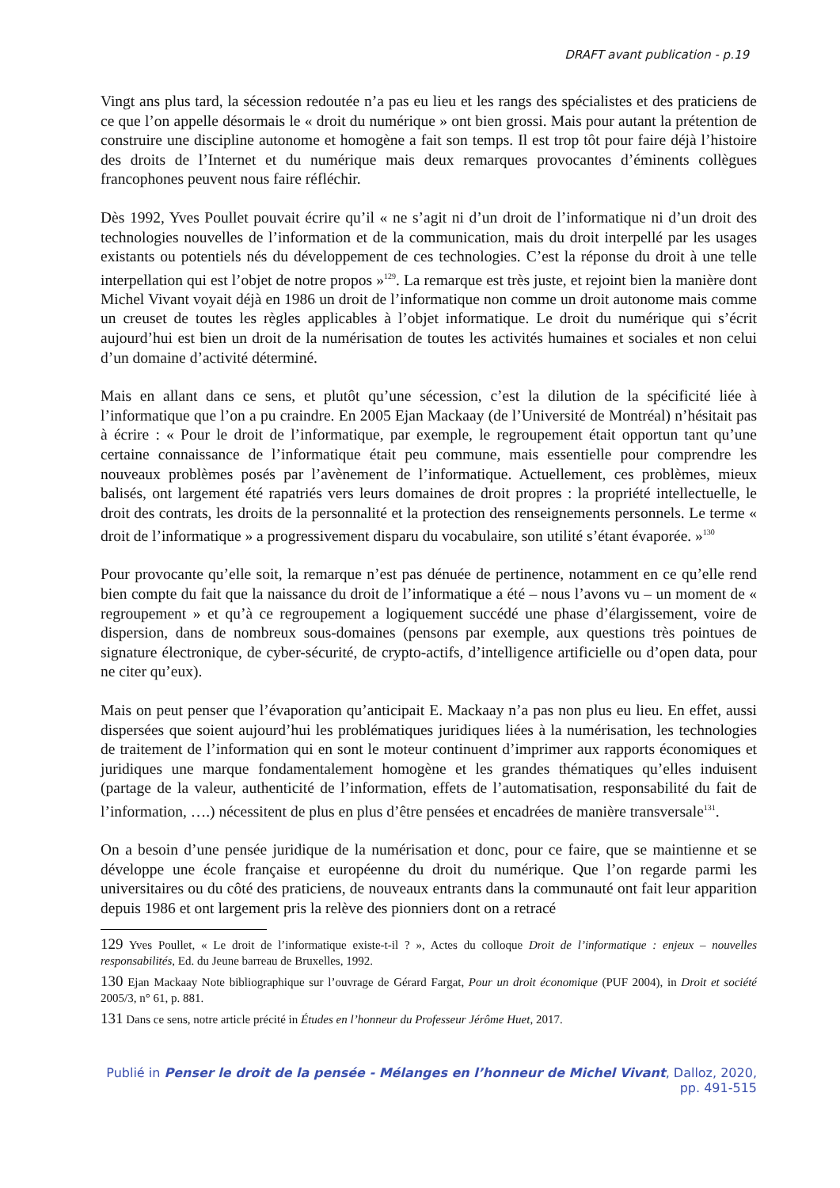DRAFT avant publication - p.19
Vingt ans plus tard, la sécession redoutée n’a pas eu lieu et les rangs des spécialistes et des praticiens de ce que l’on appelle désormais le « droit du numérique » ont bien grossi. Mais pour autant la prétention de construire une discipline autonome et homogène a fait son temps. Il est trop tôt pour faire déjà l’histoire des droits de l’Internet et du numérique mais deux remarques provocantes d’éminents collègues francophones peuvent nous faire réfléchir.
Dès 1992, Yves Poullet pouvait écrire qu’il « ne s’agit ni d’un droit de l’informatique ni d’un droit des technologies nouvelles de l’information et de la communication, mais du droit interpellé par les usages existants ou potentiels nés du développement de ces technologies. C’est la réponse du droit à une telle interpellation qui est l’objet de notre propos »<sup>129</sup>. La remarque est très juste, et rejoint bien la manière dont Michel Vivant voyait déjà en 1986 un droit de l’informatique non comme un droit autonome mais comme un creuset de toutes les règles applicables à l’objet informatique. Le droit du numérique qui s’écrit aujourd’hui est bien un droit de la numérisation de toutes les activités humaines et sociales et non celui d’un domaine d’activité déterminé.
Mais en allant dans ce sens, et plutôt qu’une sécession, c’est la dilution de la spécificité liée à l’informatique que l’on a pu craindre. En 2005 Ejan Mackaay (de l’Université de Montréal) n’hésitait pas à écrire : « Pour le droit de l’informatique, par exemple, le regroupement était opportun tant qu’une certaine connaissance de l’informatique était peu commune, mais essentielle pour comprendre les nouveaux problèmes posés par l’avènement de l’informatique. Actuellement, ces problèmes, mieux balisés, ont largement été rapatriés vers leurs domaines de droit propres : la propriété intellectuelle, le droit des contrats, les droits de la personnalité et la protection des renseignements personnels. Le terme « droit de l’informatique » a progressivement disparu du vocabulaire, son utilité s’étant évaporée. »<sup>130</sup>
Pour provocante qu’elle soit, la remarque n’est pas dénuée de pertinence, notamment en ce qu’elle rend bien compte du fait que la naissance du droit de l’informatique a été – nous l’avons vu – un moment de « regroupement » et qu’à ce regroupement a logiquement succédé une phase d’élargissement, voire de dispersion, dans de nombreux sous-domaines (pensons par exemple, aux questions très pointues de signature électronique, de cyber-sécurité, de crypto-actifs, d’intelligence artificielle ou d’open data, pour ne citer qu’eux).
Mais on peut penser que l’évaporation qu’anticipait E. Mackaay n’a pas non plus eu lieu. En effet, aussi dispersées que soient aujourd’hui les problématiques juridiques liées à la numérisation, les technologies de traitement de l’information qui en sont le moteur continuent d’imprimer aux rapports économiques et juridiques une marque fondamentalement homogène et les grandes thématiques qu’elles induisent (partage de la valeur, authenticité de l’information, effets de l’automatisation, responsabilité du fait de l’information, ….) nécessitent de plus en plus d’être pensées et encadrées de manière transversale<sup>131</sup>.
On a besoin d’une pensée juridique de la numérisation et donc, pour ce faire, que se maintienne et se développe une école française et européenne du droit du numérique. Que l’on regarde parmi les universitaires ou du côté des praticiens, de nouveaux entrants dans la communauté ont fait leur apparition depuis 1986 et ont largement pris la relève des pionniers dont on a retracé
129 Yves Poullet, « Le droit de l’informatique existe-t-il ? », Actes du colloque Droit de l’informatique : enjeux – nouvelles responsabilités, Ed. du Jeune barreau de Bruxelles, 1992.
130 Ejan Mackaay Note bibliographique sur l’ouvrage de Gérard Fargat, Pour un droit économique (PUF 2004), in Droit et société 2005/3, n° 61, p. 881.
131 Dans ce sens, notre article précité in Études en l’honneur du Professeur Jérôme Huet, 2017.
Publié in Penser le droit de la pensée - Mélanges en l’honneur de Michel Vivant, Dalloz, 2020, pp. 491-515